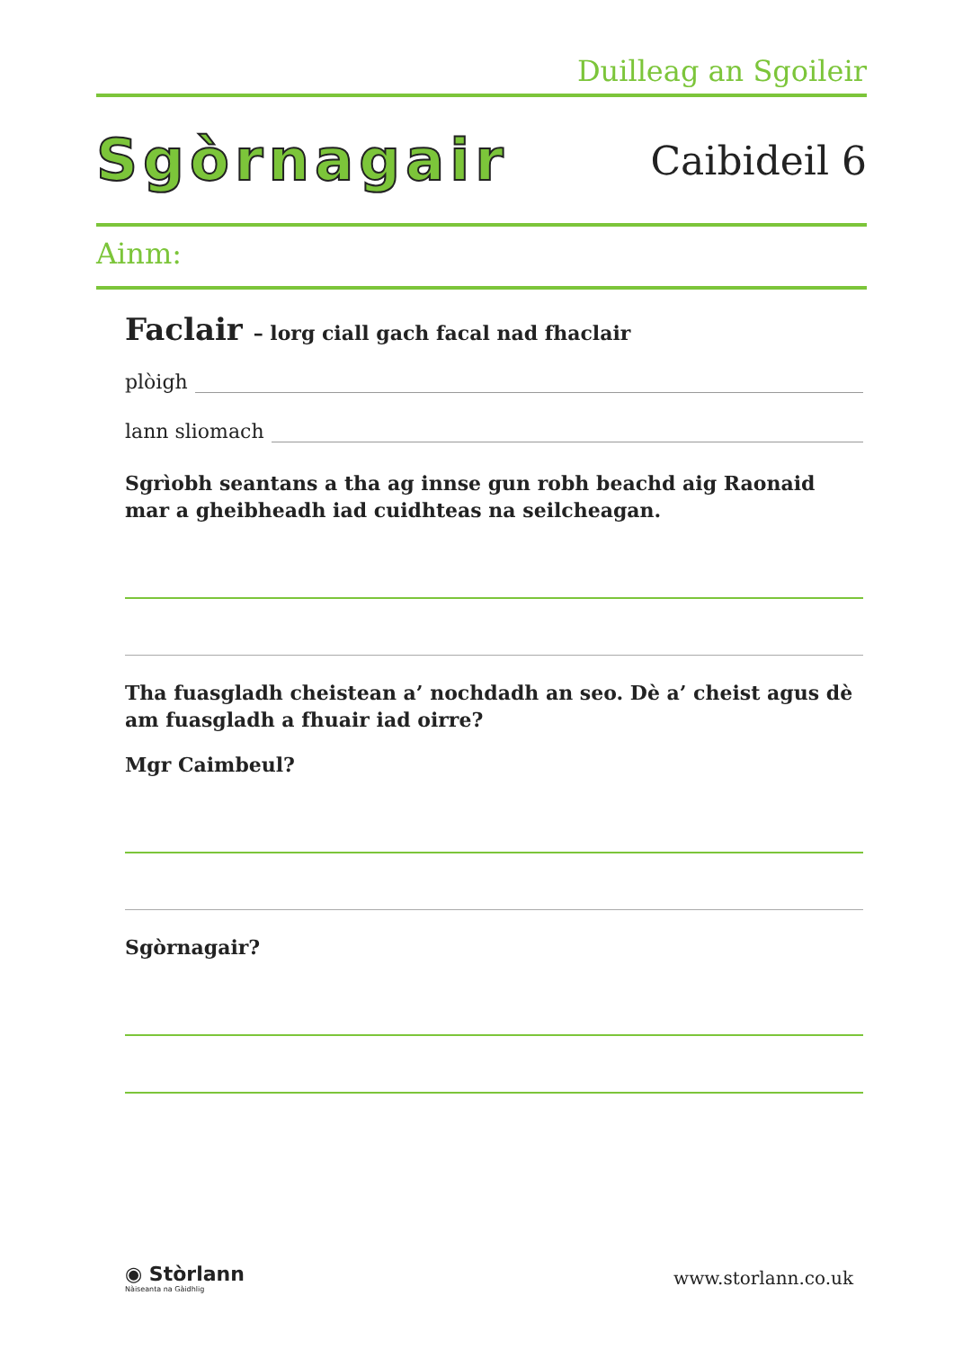Duilleag an Sgoileir
Sgòrnagair
Caibideil 6
Ainm:
Faclair – lorg ciall gach facal nad fhaclair
plòigh
lann sliomach
Sgrìobh seantans a tha ag innse gun robh beachd aig Raonaid mar a gheibheadh iad cuidhteas na seilcheagan.
Tha fuasgladh cheistean a’ nochdadh an seo. Dè a’ cheist agus dè am fuasgladh a fhuair iad oirre?
Mgr Caimbeul?
Sgòrnagair?
◉ Stòrlann
Nàiseanta na Gàidhlig
www.storlann.co.uk